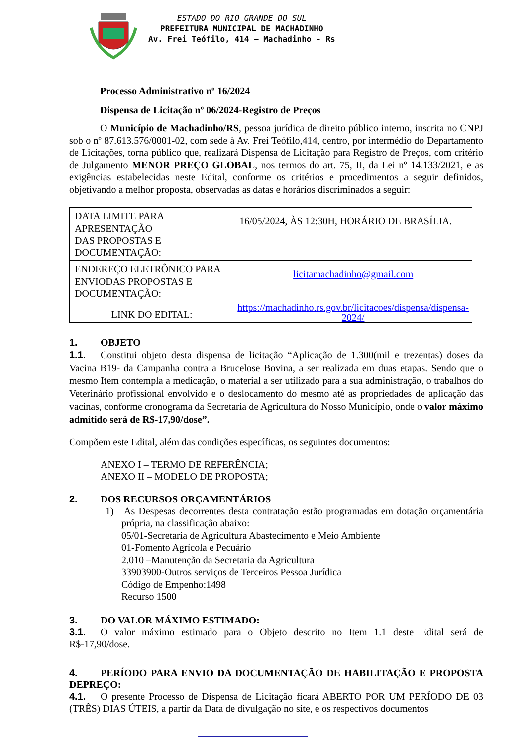ESTADO DO RIO GRANDE DO SUL
PREFEITURA MUNICIPAL DE MACHADINHO
Av. Frei Teófilo, 414 – Machadinho - Rs
Processo Administrativo nº 16/2024
Dispensa de Licitação nº 06/2024-Registro de Preços
O Município de Machadinho/RS, pessoa jurídica de direito público interno, inscrita no CNPJ sob o nº 87.613.576/0001-02, com sede à Av. Frei Teófilo,414, centro, por intermédio do Departamento de Licitações, torna público que, realizará Dispensa de Licitação para Registro de Preços, com critério de Julgamento MENOR PREÇO GLOBAL, nos termos do art. 75, II, da Lei nº 14.133/2021, e as exigências estabelecidas neste Edital, conforme os critérios e procedimentos a seguir definidos, objetivando a melhor proposta, observadas as datas e horários discriminados a seguir:
| DATA LIMITE PARA APRESENTAÇÃO DAS PROPOSTAS E DOCUMENTAÇÃO: | 16/05/2024, ÀS 12:30H, HORÁRIO DE BRASÍLIA. |
| ENDEREÇO ELETRÔNICO PARA ENVIODAS PROPOSTAS E DOCUMENTAÇÃO: | licitamachadinho@gmail.com |
| LINK DO EDITAL: | https://machadinho.rs.gov.br/licitacoes/dispensa/dispensa-2024/ |
1. OBJETO
1.1. Constitui objeto desta dispensa de licitação “Aplicação de 1.300(mil e trezentas) doses da Vacina B19- da Campanha contra a Brucelose Bovina, a ser realizada em duas etapas. Sendo que o mesmo Item contempla a medicação, o material a ser utilizado para a sua administração, o trabalhos do Veterinário profissional envolvido e o deslocamento do mesmo até as propriedades de aplicação das vacinas, conforme cronograma da Secretaria de Agricultura do Nosso Município, onde o valor máximo admitido será de R$-17,90/dose”.
Compõem este Edital, além das condições específicas, os seguintes documentos:
ANEXO I – TERMO DE REFERÊNCIA;
ANEXO II – MODELO DE PROPOSTA;
2. DOS RECURSOS ORÇAMENTÁRIOS
1) As Despesas decorrentes desta contratação estão programadas em dotação orçamentária própria, na classificação abaixo:
05/01-Secretaria de Agricultura Abastecimento e Meio Ambiente
01-Fomento Agrícola e Pecuário
2.010 –Manutenção da Secretaria da Agricultura
33903900-Outros serviços de Terceiros Pessoa Jurídica
Código de Empenho:1498
Recurso 1500
3. DO VALOR MÁXIMO ESTIMADO:
3.1. O valor máximo estimado para o Objeto descrito no Item 1.1 deste Edital será de R$-17,90/dose.
4. PERÍODO PARA ENVIO DA DOCUMENTAÇÃO DE HABILITAÇÃO E PROPOSTA DEPREÇO:
4.1. O presente Processo de Dispensa de Licitação ficará ABERTO POR UM PERÍODO DE 03 (TRÊS) DIAS ÚTEIS, a partir da Data de divulgação no site, e os respectivos documentos